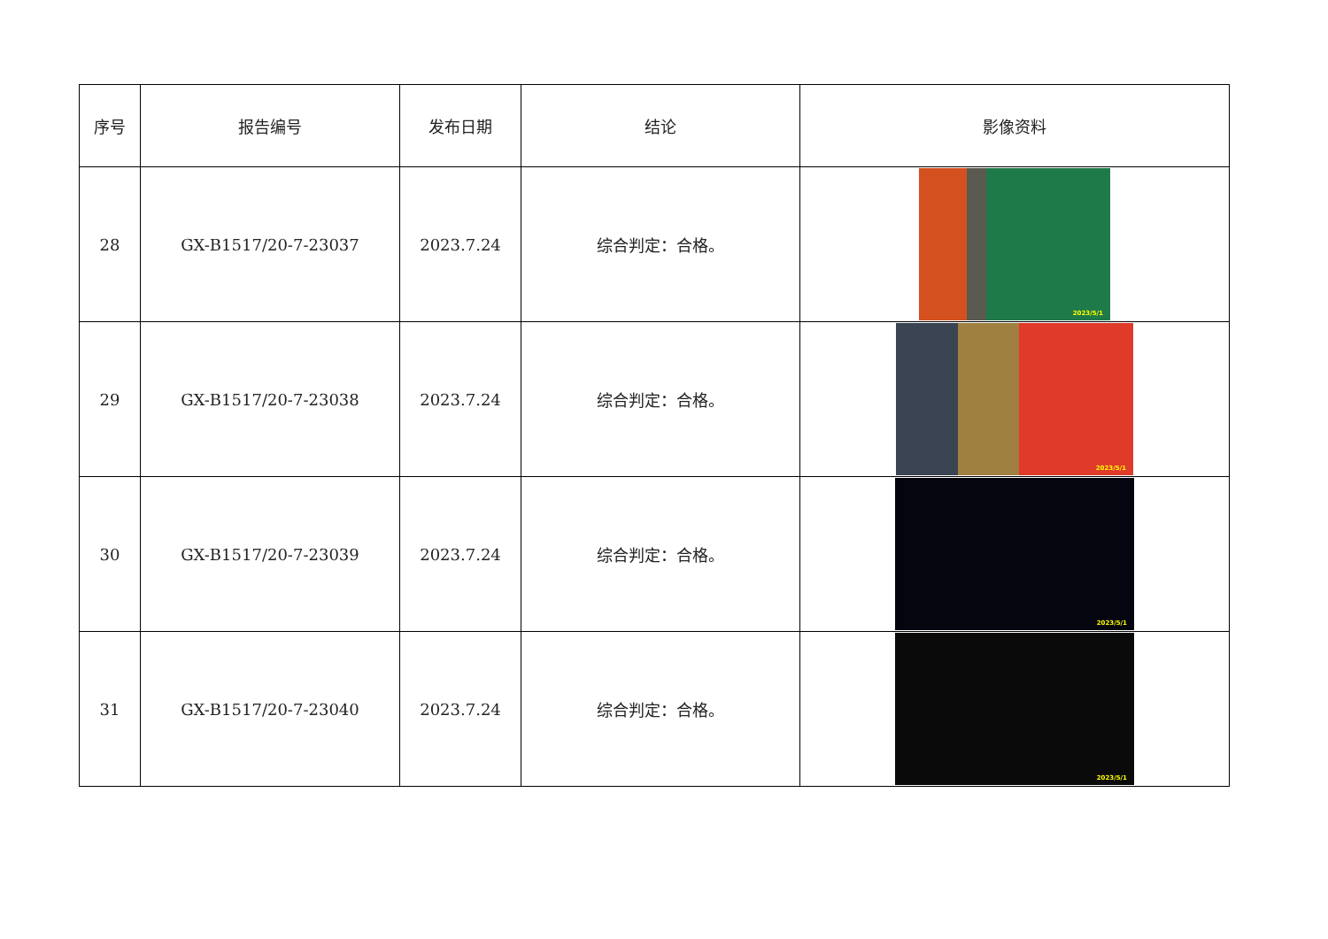| 序号 | 报告编号 | 发布日期 | 结论 | 影像资料 |
| --- | --- | --- | --- | --- |
| 28 | GX-B1517/20-7-23037 | 2023.7.24 | 综合判定：合格。 | 2023/5/1 |
| 29 | GX-B1517/20-7-23038 | 2023.7.24 | 综合判定：合格。 | 2023/5/1 |
| 30 | GX-B1517/20-7-23039 | 2023.7.24 | 综合判定：合格。 | 2023/5/1 |
| 31 | GX-B1517/20-7-23040 | 2023.7.24 | 综合判定：合格。 | 2023/5/1 |